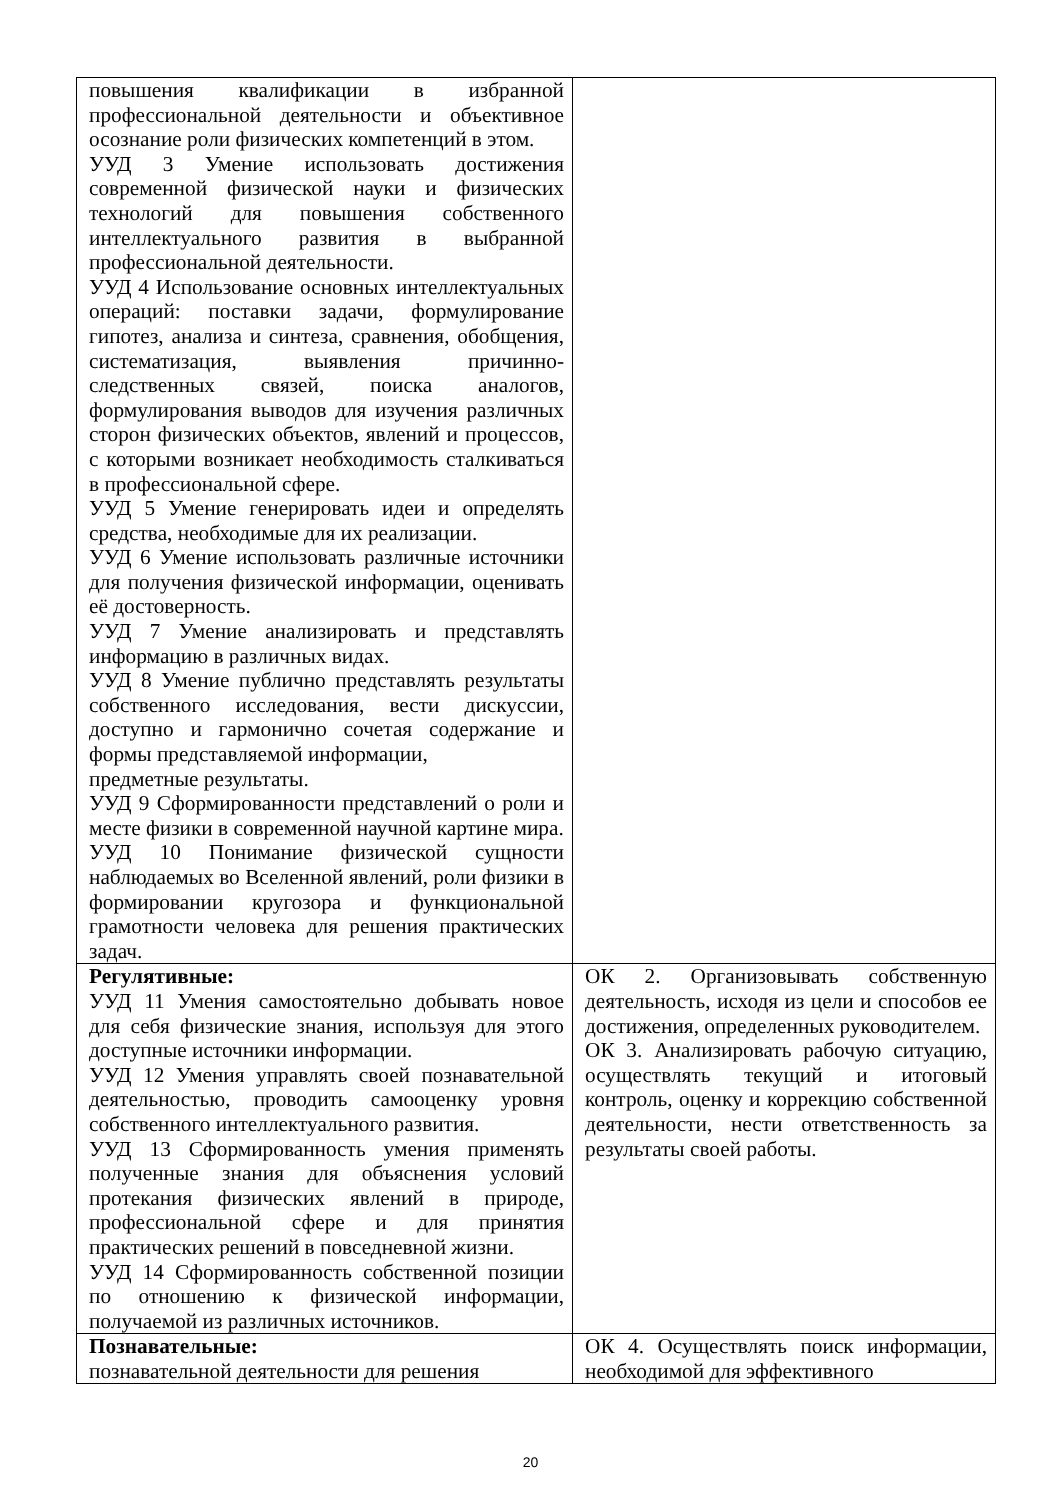| повышения квалификации в избранной профессиональной деятельности и объективное осознание роли физических компетенций в этом. УУД 3 Умение использовать достижения современной физической науки и физических технологий для повышения собственного интеллектуального развития в выбранной профессиональной деятельности. УУД 4 Использование основных интеллектуальных операций: поставки задачи, формулирование гипотез, анализа и синтеза, сравнения, обобщения, систематизация, выявления причинно-следственных связей, поиска аналогов, формулирования выводов для изучения различных сторон физических объектов, явлений и процессов, с которыми возникает необходимость сталкиваться в профессиональной сфере. УУД 5 Умение генерировать идеи и определять средства, необходимые для их реализации. УУД 6 Умение использовать различные источники для получения физической информации, оценивать её достоверность. УУД 7 Умение анализировать и представлять информацию в различных видах. УУД 8 Умение публично представлять результаты собственного исследования, вести дискуссии, доступно и гармонично сочетая содержание и формы представляемой информации, предметные результаты. УУД 9 Сформированности представлений о роли и месте физики в современной научной картине мира. УУД 10 Понимание физической сущности наблюдаемых во Вселенной явлений, роли физики в формировании кругозора и функциональной грамотности человека для решения практических задач. | |
| Регулятивные: УУД 11 Умения самостоятельно добывать новое для себя физические знания, используя для этого доступные источники информации. УУД 12 Умения управлять своей познавательной деятельностью, проводить самооценку уровня собственного интеллектуального развития. УУД 13 Сформированность умения применять полученные знания для объяснения условий протекания физических явлений в природе, профессиональной сфере и для принятия практических решений в повседневной жизни. УУД 14 Сформированность собственной позиции по отношению к физической информации, получаемой из различных источников. | ОК 2. Организовывать собственную деятельность, исходя из цели и способов ее достижения, определенных руководителем. ОК 3. Анализировать рабочую ситуацию, осуществлять текущий и итоговый контроль, оценку и коррекцию собственной деятельности, нести ответственность за результаты своей работы. |
| Познавательные: познавательной деятельности для решения | ОК 4. Осуществлять поиск информации, необходимой для эффективного |
20